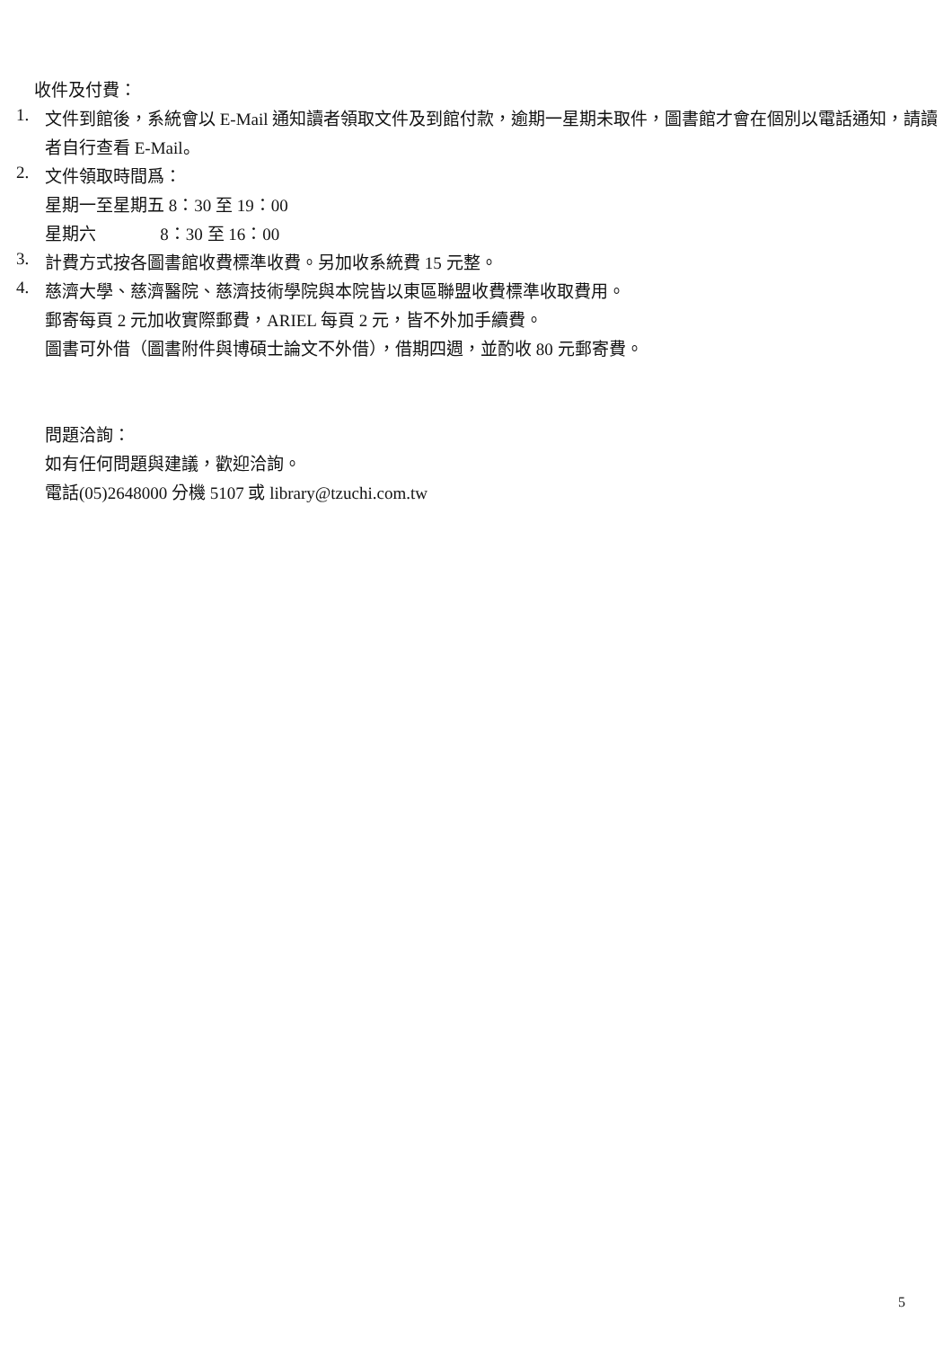收件及付費：
1.
文件到館後，系統會以 E-Mail 通知讀者領取文件及到館付款，逾期一星期未取件，圖書館才會在個別以電話通知，請讀者自行查看 E-Mail。
2.
文件領取時間爲：
星期一至星期五 8：30 至 19：00
星期六 8：30 至 16：00
3.
計費方式按各圖書館收費標準收費。另加收系統費 15 元整。
4.
慈濟大學、慈濟醫院、慈濟技術學院與本院皆以東區聯盟收費標準收取費用。
郵寄每頁 2 元加收實際郵費，ARIEL 每頁 2 元，皆不外加手續費。
圖書可外借（圖書附件與博碩士論文不外借），借期四週，並酌收 80 元郵寄費。
問題洽詢：
如有任何問題與建議，歡迎洽詢。
電話(05)2648000 分機 5107 或 library@tzuchi.com.tw
5